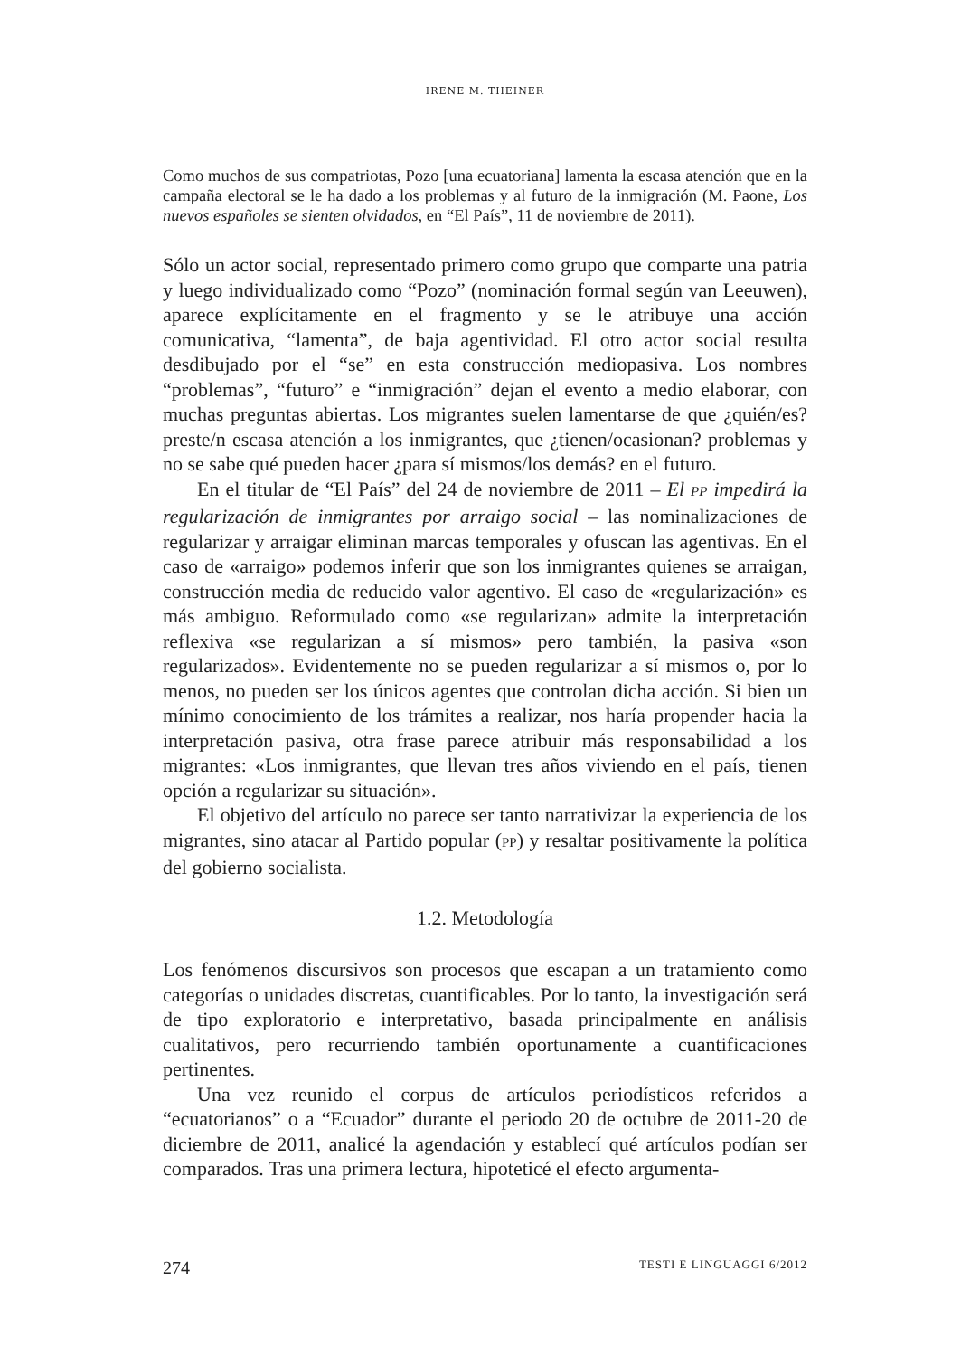IRENE M. THEINER
Como muchos de sus compatriotas, Pozo [una ecuatoriana] lamenta la escasa atención que en la campaña electoral se le ha dado a los problemas y al futuro de la inmigración (M. Paone, Los nuevos españoles se sienten olvidados, en “El País”, 11 de noviembre de 2011).
Sólo un actor social, representado primero como grupo que comparte una patria y luego individualizado como “Pozo” (nominación formal según van Leeuwen), aparece explícitamente en el fragmento y se le atribuye una acción comunicativa, “lamenta”, de baja agentividad. El otro actor social resulta desdibujado por el “se” en esta construcción mediopasiva. Los nombres “problemas”, “futuro” e “inmigración” dejan el evento a medio elaborar, con muchas preguntas abiertas. Los migrantes suelen lamentarse de que ¿quién/es? preste/n escasa atención a los inmigrantes, que ¿tienen/ocasionan? problemas y no se sabe qué pueden hacer ¿para sí mismos/los demás? en el futuro.
En el titular de “El País” del 24 de noviembre de 2011 – El PP impedirá la regularización de inmigrantes por arraigo social – las nominalizaciones de regularizar y arraigar eliminan marcas temporales y ofuscan las agentivas. En el caso de «arraigo» podemos inferir que son los inmigrantes quienes se arraigan, construcción media de reducido valor agentivo. El caso de «regularización» es más ambiguo. Reformulado como «se regularizan» admite la interpretación reflexiva «se regularizan a sí mismos» pero también, la pasiva «son regularizados». Evidentemente no se pueden regularizar a sí mismos o, por lo menos, no pueden ser los únicos agentes que controlan dicha acción. Si bien un mínimo conocimiento de los trámites a realizar, nos haría propender hacia la interpretación pasiva, otra frase parece atribuir más responsabilidad a los migrantes: «Los inmigrantes, que llevan tres años viviendo en el país, tienen opción a regularizar su situación».
El objetivo del artículo no parece ser tanto narrativizar la experiencia de los migrantes, sino atacar al Partido popular (PP) y resaltar positivamente la política del gobierno socialista.
1.2. Metodología
Los fenómenos discursivos son procesos que escapan a un tratamiento como categorías o unidades discretas, cuantificables. Por lo tanto, la investigación será de tipo exploratorio e interpretativo, basada principalmente en análisis cualitativos, pero recurriendo también oportunamente a cuantificaciones pertinentes.
Una vez reunido el corpus de artículos periodísticos referidos a “ecuatorianos” o a “Ecuador” durante el periodo 20 de octubre de 2011-20 de diciembre de 2011, analicé la agendación y establecí qué artículos podían ser comparados. Tras una primera lectura, hipoteticé el efecto argumenta-
274 TESTI E LINGUAGGI 6/2012